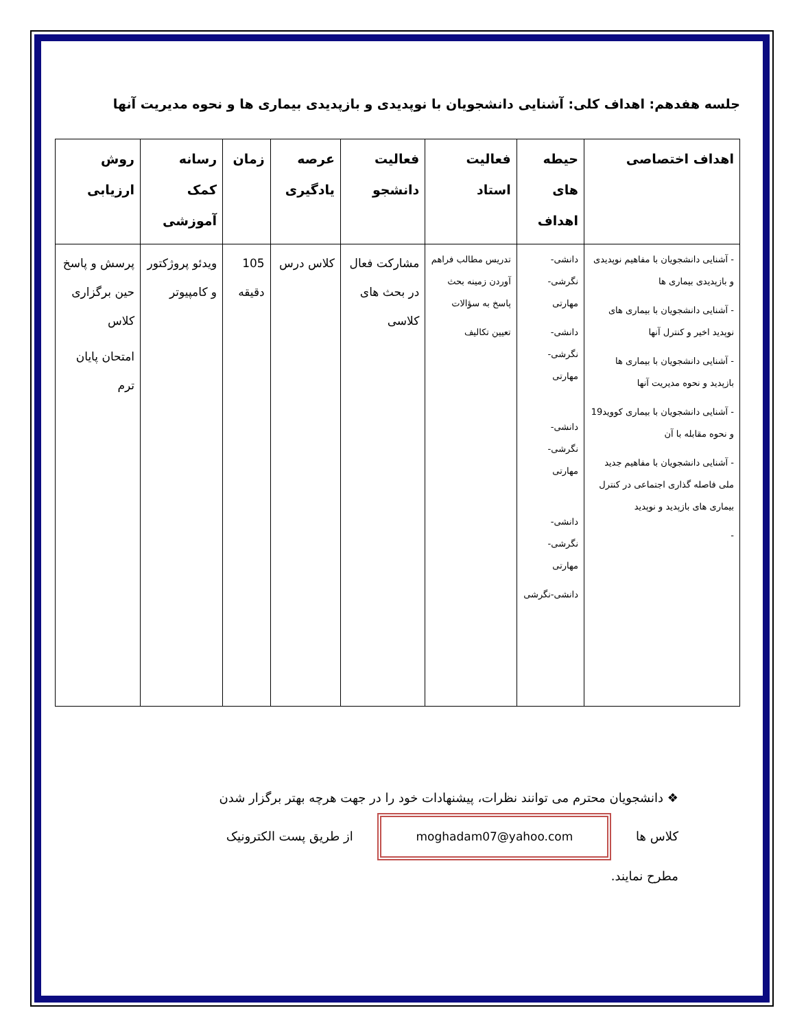جلسه هفدهم: اهداف کلی: آشنایی دانشجویان با نوپدیدی و بازپدیدی بیماری ها و نحوه مدیریت آنها
| اهداف اختصاصی | حیطه های اهداف | فعالیت استاد | فعالیت دانشجو | عرصه یادگیری | زمان | رسانه کمک آموزشی | روش ارزیابی |
| --- | --- | --- | --- | --- | --- | --- | --- |
| - آشنایی دانشجویان با مفاهیم نوپدیدی و بازپدیدی بیماری ها - آشنایی دانشجویان با بیماری های نوپدید اخیر و کنترل آنها - آشنایی دانشجویان با بیماری ها بازپدید و نحوه مدیریت آنها - آشنایی دانشجویان با بیماری کووید19 و نحوه مقابله با آن - آشنایی دانشجویان با مفاهیم جدید ملی فاصله گذاری اجتماعی در کنترل بیماری های بازپدید و نوپدید - | دانشی-نگرشی-مهارتی دانشی-نگرشی-مهارتی دانشی-نگرشی-مهارتی دانشی-نگرشی-مهارتی دانشی-نگرشی | تدریس مطالب فراهم آوردن زمینه بحث پاسخ به سؤالات تعیین تکالیف | مشارکت فعال در بحث های کلاسی | کلاس درس | 105 دقیقه | ویدئو پروژکتور و کامپیوتر | پرسش و پاسخ حین برگزاری کلاس امتحان پایان ترم |
❖ دانشجویان محترم می توانند نظرات، پیشنهادات خود را در جهت هرچه بهتر برگزار شدن
کلاس ها moghadam07@yahoo.com از طریق پست الکترونیک
مطرح نمایند.